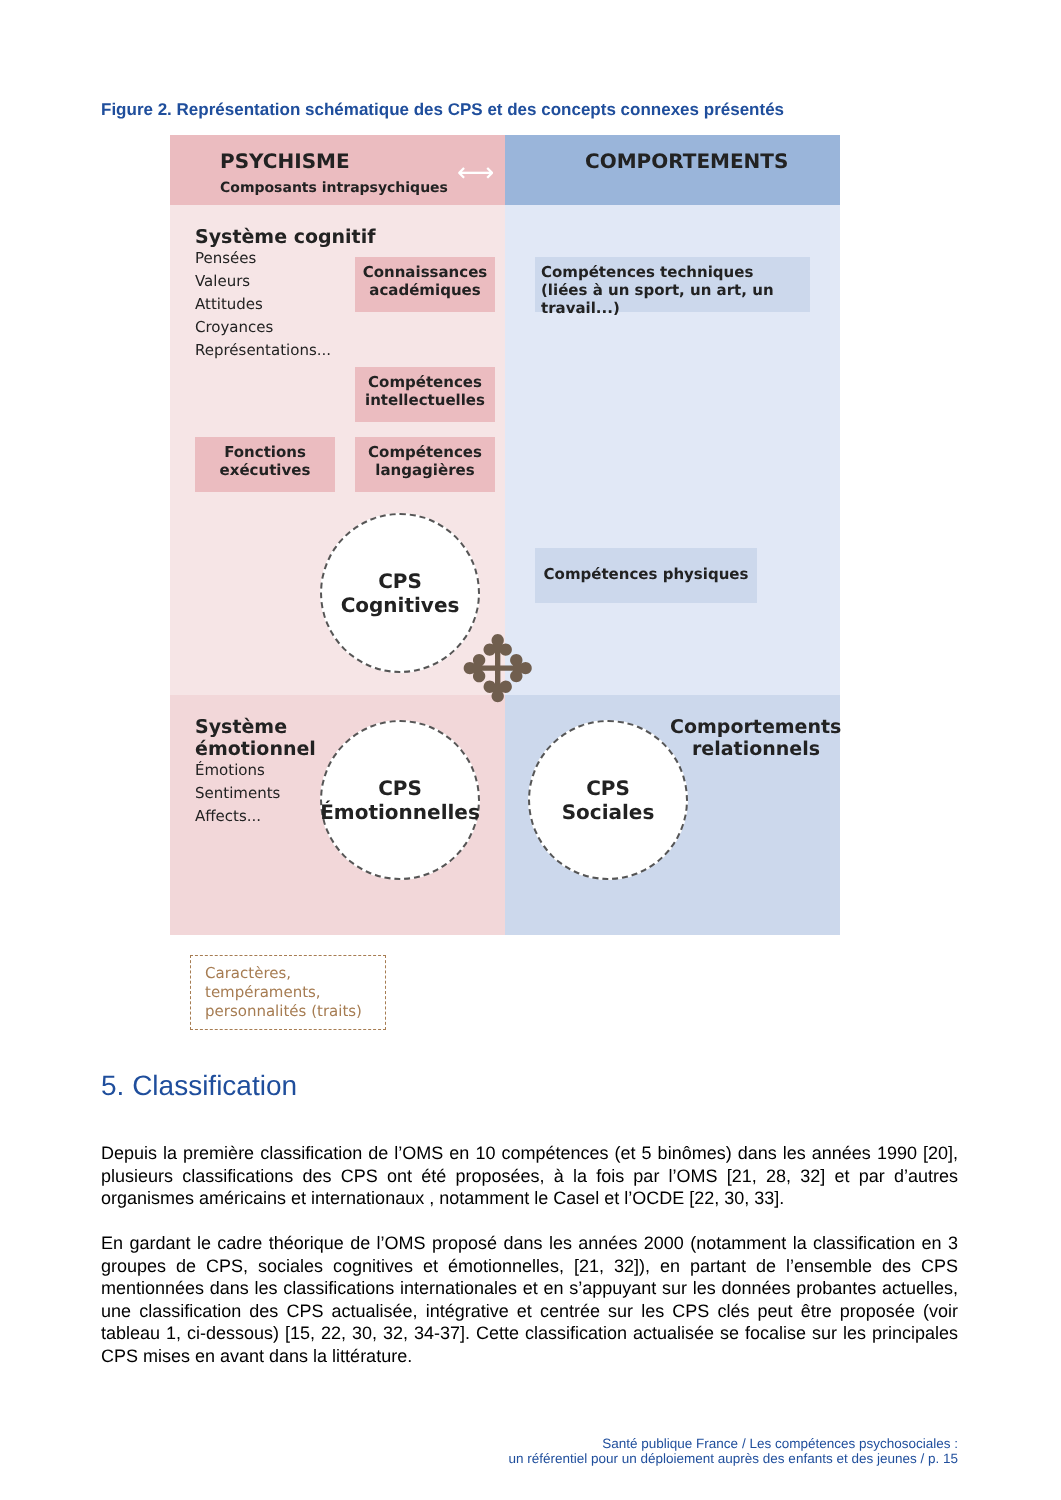Figure 2. Représentation schématique des CPS et des concepts connexes présentés
PSYCHISME
Composants intrapsychiques
COMPORTEMENTS
⟷
Système cognitif
Pensées
Valeurs
Attitudes
Croyances
Représentations...
Connaissances académiques
Compétences intellectuelles
Fonctions exécutives
Compétences langagières
Compétences techniques (liées à un sport, un art, un travail...)
Compétences physiques
CPS
Cognitives
✥
Système
émotionnel
Émotions
Sentiments
Affects...
CPS
Émotionnelles
CPS
Sociales
Comportements relationnels
Caractères,
tempéraments,
personnalités (traits)
5. Classification
Depuis la première classification de l’OMS en 10 compétences (et 5 binômes) dans les années 1990 [20], plusieurs classifications des CPS ont été proposées, à la fois par l’OMS [21, 28, 32] et par d’autres organismes américains et internationaux , notamment le Casel et l’OCDE [22, 30, 33].
En gardant le cadre théorique de l’OMS proposé dans les années 2000 (notamment la classification en 3 groupes de CPS, sociales cognitives et émotionnelles, [21, 32]), en partant de l’ensemble des CPS mentionnées dans les classifications internationales et en s’appuyant sur les données probantes actuelles, une classification des CPS actualisée, intégrative et centrée sur les CPS clés peut être proposée (voir tableau 1, ci-dessous) [15, 22, 30, 32, 34-37]. Cette classification actualisée se focalise sur les principales CPS mises en avant dans la littérature.
Santé publique France / Les compétences psychosociales :
un référentiel pour un déploiement auprès des enfants et des jeunes / p. 15